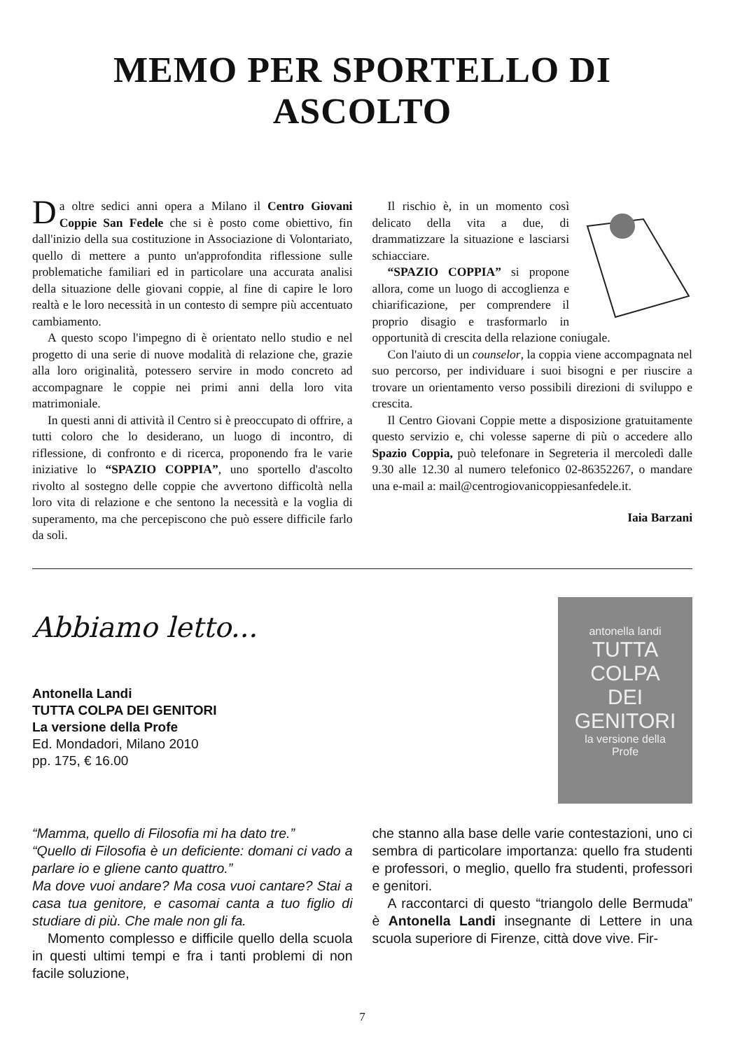MEMO PER SPORTELLO DI ASCOLTO
Da oltre sedici anni opera a Milano il Centro Giovani Coppie San Fedele che si è posto come obiettivo, fin dall'inizio della sua costituzione in Associazione di Volontariato, quello di mettere a punto un'approfondita riflessione sulle problematiche familiari ed in particolare una accurata analisi della situazione delle giovani coppie, al fine di capire le loro realtà e le loro necessità in un contesto di sempre più accentuato cambiamento.
A questo scopo l'impegno di è orientato nello studio e nel progetto di una serie di nuove modalità di relazione che, grazie alla loro originalità, potessero servire in modo concreto ad accompagnare le coppie nei primi anni della loro vita matrimoniale.
In questi anni di attività il Centro si è preoccupato di offrire, a tutti coloro che lo desiderano, un luogo di incontro, di riflessione, di confronto e di ricerca, proponendo fra le varie iniziative lo “SPAZIO COPPIA”, uno sportello d'ascolto rivolto al sostegno delle coppie che avvertono difficoltà nella loro vita di relazione e che sentono la necessità e la voglia di superamento, ma che percepiscono che può essere difficile farlo da soli.
Il rischio è, in un momento così delicato della vita a due, di drammatizzare la situazione e lasciarsi schiacciare.
“SPAZIO COPPIA” si propone allora, come un luogo di accoglienza e chiarificazione, per comprendere il proprio disagio e trasformarlo in opportunità di crescita della relazione coniugale.
Con l'aiuto di un counselor, la coppia viene accompagnata nel suo percorso, per individuare i suoi bisogni e per riuscire a trovare un orientamento verso possibili direzioni di sviluppo e crescita.
Il Centro Giovani Coppie mette a disposizione gratuitamente questo servizio e, chi volesse saperne di più o accedere allo Spazio Coppia, può telefonare in Segreteria il mercoledì dalle 9.30 alle 12.30 al numero telefonico 02-86352267, o mandare una e-mail a: mail@centrogiovanicoppiesanfedele.it.
Iaia Barzani
Abbiamo letto...
Antonella Landi
TUTTA COLPA DEI GENITORI
La versione della Profe
Ed. Mondadori, Milano 2010
pp. 175, € 16.00
antonella landi
TUTTA
COLPA
DEI
GENITORI
la versione della
Profe
“Mamma, quello di Filosofia mi ha dato tre.”
“Quello di Filosofia è un deficiente: domani ci vado a parlare io e gliene canto quattro.”
Ma dove vuoi andare? Ma cosa vuoi cantare? Stai a casa tua genitore, e casomai canta a tuo figlio di studiare di più. Che male non gli fa.
Momento complesso e difficile quello della scuola in questi ultimi tempi e fra i tanti problemi di non facile soluzione,
che stanno alla base delle varie contestazioni, uno ci sembra di particolare importanza: quello fra studenti e professori, o meglio, quello fra studenti, professori e genitori.
A raccontarci di questo “triangolo delle Bermuda” è Antonella Landi insegnante di Lettere in una scuola superiore di Firenze, città dove vive. Fir-
7